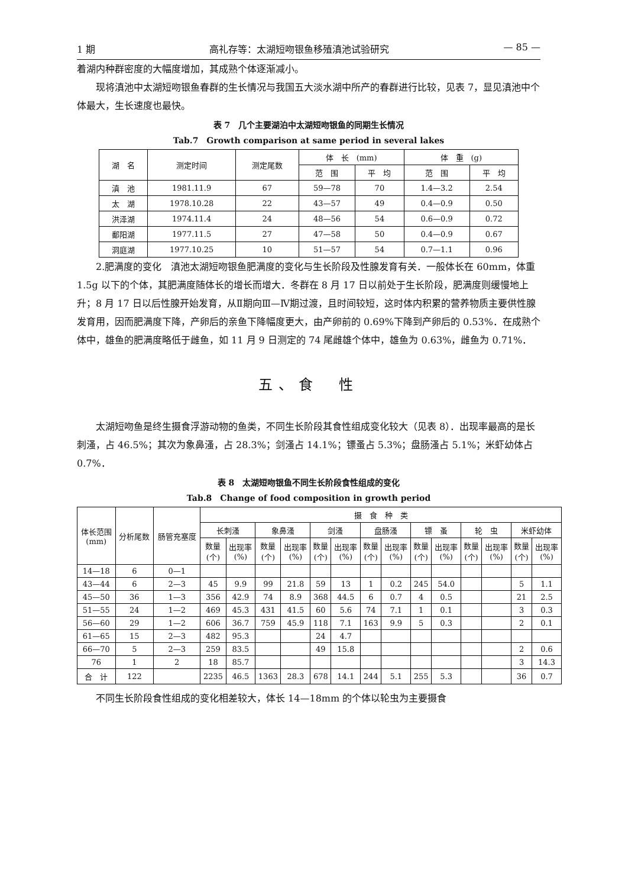1 期 高礼存等：太湖短吻银鱼移殖滇池试验研究 — 85 —
着湖内种群密度的大幅度增加，其成熟个体逐渐减小。
现将滇池中太湖短吻银鱼春群的生长情况与我国五大淡水湖中所产的春群进行比较，见表 7，显见滇池中个体最大，生长速度也最快。
表 7　几个主要湖泊中太湖短吻银鱼的同期生长情况
Tab.7　Growth comparison at same period in several lakes
| 湖 名 | 测定时间 | 测定尾数 | 体 长 (mm) | | 体 重 (g) | |
| --- | --- | --- | --- | --- | --- | --- |
| | | | 范 围 | 平 均 | 范 围 | 平 均 |
| 滇 池 | 1981.11.9 | 67 | 59—78 | 70 | 1.4—3.2 | 2.54 |
| 太 湖 | 1978.10.28 | 22 | 43—57 | 49 | 0.4—0.9 | 0.50 |
| 洪泽湖 | 1974.11.4 | 24 | 48—56 | 54 | 0.6—0.9 | 0.72 |
| 鄱阳湖 | 1977.11.5 | 27 | 47—58 | 50 | 0.4—0.9 | 0.67 |
| 洞庭湖 | 1977.10.25 | 10 | 51—57 | 54 | 0.7—1.1 | 0.96 |
2.肥满度的变化　滇池太湖短吻银鱼肥满度的变化与生长阶段及性腺发育有关．一般体长在 60mm，体重 1.5g 以下的个体，其肥满度随体长的增长而增大．冬群在 8 月 17 日以前处于生长阶段，肥满度则缓慢地上升；8 月 17 日以后性腺开始发育，从Ⅱ期向Ⅲ—Ⅳ期过渡，且时间较短，这时体内积累的营养物质主要供性腺发育用，因而肥满度下降，产卵后的亲鱼下降幅度更大，由产卵前的 0.69%下降到产卵后的 0.53%．在成熟个体中，雄鱼的肥满度略低于雌鱼，如 11 月 9 日测定的 74 尾雌雄个体中，雄鱼为 0.63%，雌鱼为 0.71%．
五、食　性
太湖短吻鱼是终生摄食浮游动物的鱼类，不同生长阶段其食性组成变化较大（见表 8）．出现率最高的是长刺溞，占 46.5%；其次为象鼻溞，占 28.3%；剑溞占 14.1%；镖蚤占 5.3%；盘肠溞占 5.1%；米虾幼体占 0.7%．
表 8　太湖短吻银鱼不同生长阶段食性组成的变化
Tab.8　Change of food composition in growth period
| 体长范围 (mm) | 分析尾数 | 肠管充塞度 | 摄 食 种 类 | | | | | | | | | | | | | |
| --- | --- | --- | --- | --- | --- | --- | --- | --- | --- | --- | --- | --- | --- | --- | --- | --- |
| | | | 长刺溞 | | 象鼻溞 | | 剑溞 | | 盘肠溞 | | 镖 蚤 | | 轮 虫 | | 米虾幼体 | |
| | | | 数量 (个) | 出现率 (%) | 数量 (个) | 出现率 (%) | 数量 (个) | 出现率 (%) | 数量 (个) | 出现率 (%) | 数量 (个) | 出现率 (%) | 数量 (个) | 出现率 (%) | 数量 (个) | 出现率 (%) |
| 14—18 | 6 | 0—1 | | | | | | | | | | | | | | |
| 43—44 | 6 | 2—3 | 45 | 9.9 | 99 | 21.8 | 59 | 13 | 1 | 0.2 | 245 | 54.0 | | | 5 | 1.1 |
| 45—50 | 36 | 1—3 | 356 | 42.9 | 74 | 8.9 | 368 | 44.5 | 6 | 0.7 | 4 | 0.5 | | | 21 | 2.5 |
| 51—55 | 24 | 1—2 | 469 | 45.3 | 431 | 41.5 | 60 | 5.6 | 74 | 7.1 | 1 | 0.1 | | | 3 | 0.3 |
| 56—60 | 29 | 1—2 | 606 | 36.7 | 759 | 45.9 | 118 | 7.1 | 163 | 9.9 | 5 | 0.3 | | | 2 | 0.1 |
| 61—65 | 15 | 2—3 | 482 | 95.3 | | | 24 | 4.7 | | | | | | | | |
| 66—70 | 5 | 2—3 | 259 | 83.5 | | | 49 | 15.8 | | | | | | | 2 | 0.6 |
| 76 | 1 | 2 | 18 | 85.7 | | | | | | | | | | | 3 | 14.3 |
| 合 计 | 122 | | 2235 | 46.5 | 1363 | 28.3 | 678 | 14.1 | 244 | 5.1 | 255 | 5.3 | | | 36 | 0.7 |
不同生长阶段食性组成的变化相差较大，体长 14—18mm 的个体以轮虫为主要摄食